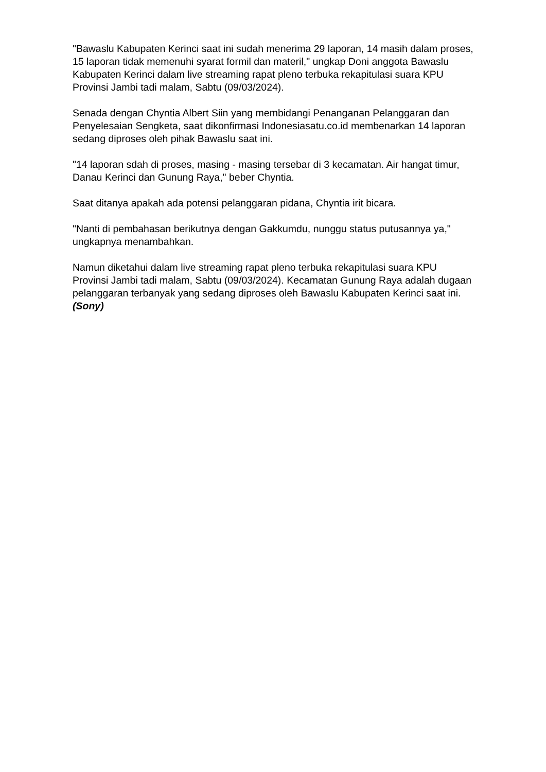"Bawaslu Kabupaten Kerinci saat ini sudah menerima 29 laporan, 14 masih dalam proses, 15 laporan tidak memenuhi syarat formil dan materil," ungkap Doni anggota Bawaslu Kabupaten Kerinci dalam live streaming rapat pleno terbuka rekapitulasi suara KPU Provinsi Jambi tadi malam, Sabtu (09/03/2024).
Senada dengan Chyntia Albert Siin yang membidangi Penanganan Pelanggaran dan Penyelesaian Sengketa, saat dikonfirmasi Indonesiasatu.co.id membenarkan 14 laporan sedang diproses oleh pihak Bawaslu saat ini.
"14 laporan sdah di proses, masing - masing tersebar di 3 kecamatan. Air hangat timur, Danau Kerinci dan Gunung Raya," beber Chyntia.
Saat ditanya apakah ada potensi pelanggaran pidana, Chyntia irit bicara.
"Nanti di pembahasan berikutnya dengan Gakkumdu, nunggu status putusannya ya," ungkapnya menambahkan.
Namun diketahui dalam live streaming rapat pleno terbuka rekapitulasi suara KPU Provinsi Jambi tadi malam, Sabtu (09/03/2024). Kecamatan Gunung Raya adalah dugaan pelanggaran terbanyak yang sedang diproses oleh Bawaslu Kabupaten Kerinci saat ini. (Sony)